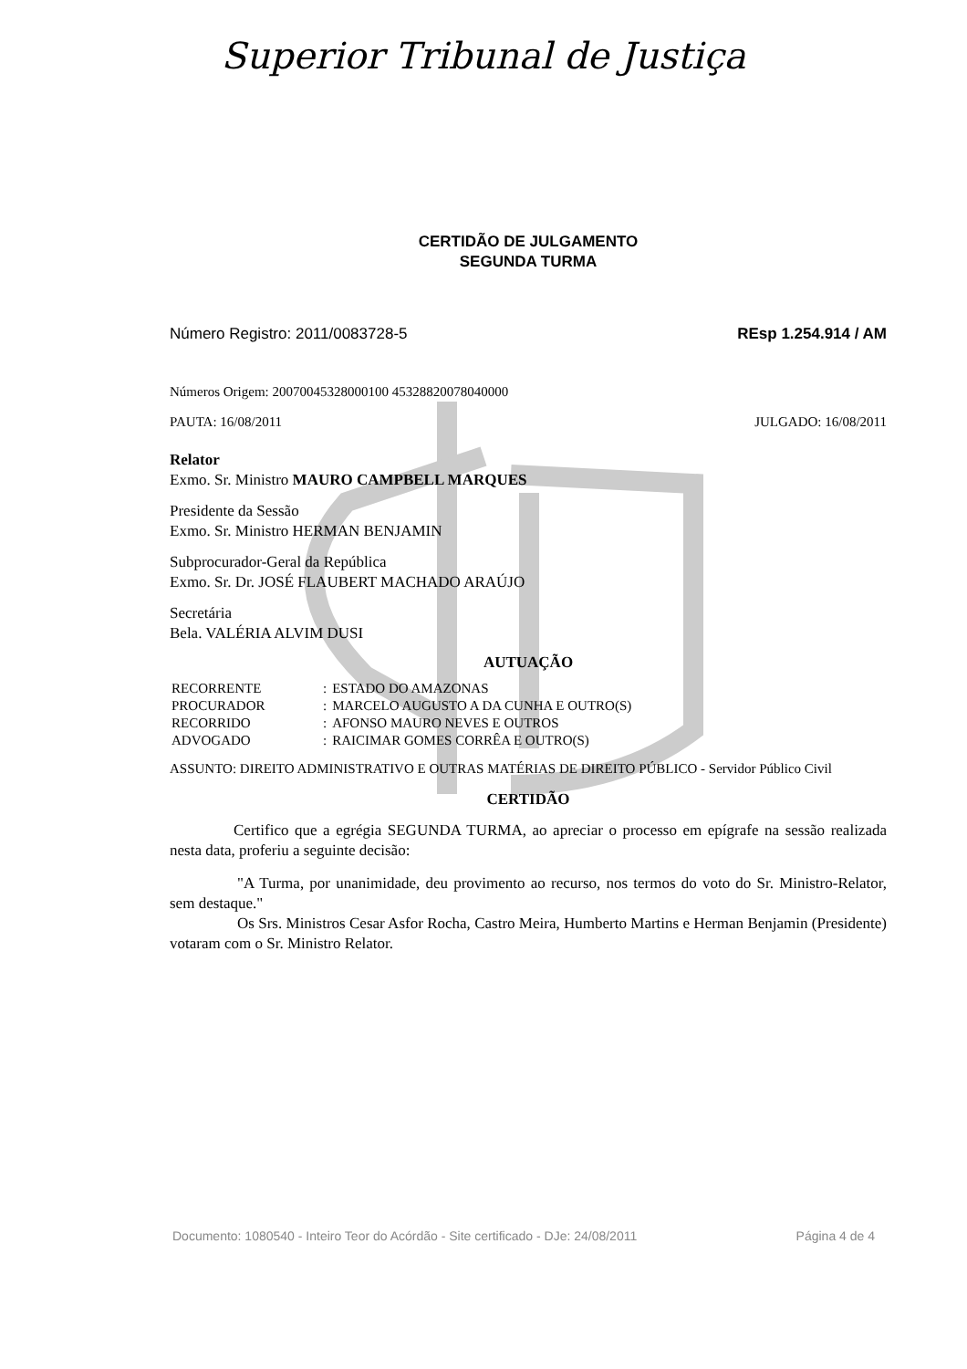Superior Tribunal de Justiça
CERTIDÃO DE JULGAMENTO
SEGUNDA TURMA
Número Registro: 2011/0083728-5 REsp 1.254.914 / AM
Números Origem: 20070045328000100 45328820078040000
PAUTA: 16/08/2011 JULGADO: 16/08/2011
Relator
Exmo. Sr. Ministro MAURO CAMPBELL MARQUES
Presidente da Sessão
Exmo. Sr. Ministro HERMAN BENJAMIN
Subprocurador-Geral da República
Exmo. Sr. Dr. JOSÉ FLAUBERT MACHADO ARAÚJO
Secretária
Bela. VALÉRIA ALVIM DUSI
AUTUAÇÃO
| RECORRENTE | : | ESTADO DO AMAZONAS |
| PROCURADOR | : | MARCELO AUGUSTO A DA CUNHA E OUTRO(S) |
| RECORRIDO | : | AFONSO MAURO NEVES E OUTROS |
| ADVOGADO | : | RAICIMAR GOMES CORRÊA E OUTRO(S) |
ASSUNTO: DIREITO ADMINISTRATIVO E OUTRAS MATÉRIAS DE DIREITO PÚBLICO - Servidor Público Civil
CERTIDÃO
Certifico que a egrégia SEGUNDA TURMA, ao apreciar o processo em epígrafe na sessão realizada nesta data, proferiu a seguinte decisão:
"A Turma, por unanimidade, deu provimento ao recurso, nos termos do voto do Sr. Ministro-Relator, sem destaque."
Os Srs. Ministros Cesar Asfor Rocha, Castro Meira, Humberto Martins e Herman Benjamin (Presidente) votaram com o Sr. Ministro Relator.
Documento: 1080540 - Inteiro Teor do Acórdão - Site certificado - DJe: 24/08/2011 Página 4 de 4